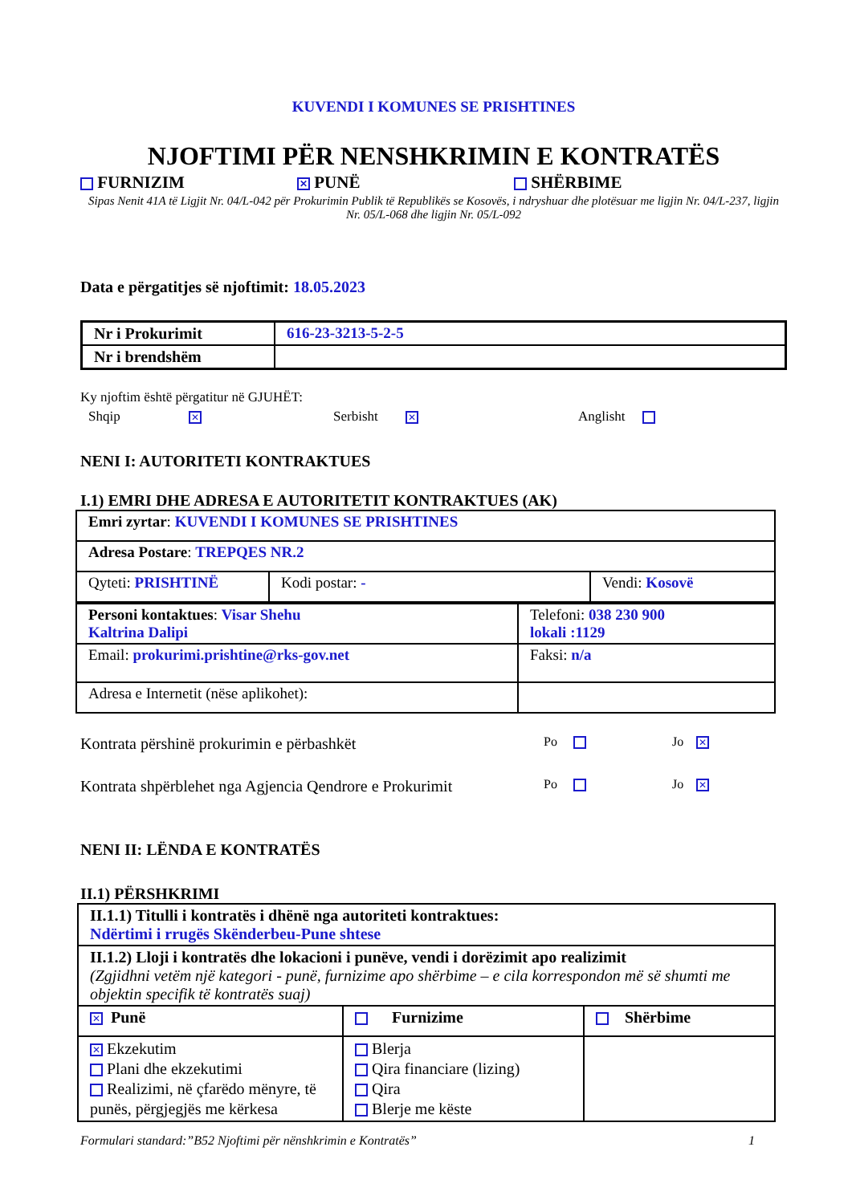KUVENDI I KOMUNES SE PRISHTINES
NJOFTIMI PËR NENSHKRIMIN E KONTRATËS
FURNIZIM ✕ PUNË SHËRBIME
Sipas Nenit 41A të Ligjit Nr. 04/L-042 për Prokurimin Publik të Republikës se Kosovës, i ndryshuar dhe plotësuar me ligjin Nr. 04/L-237, ligjin Nr. 05/L-068 dhe ligjin Nr. 05/L-092
Data e përgatitjes së njoftimit: 18.05.2023
| Nr i Prokurimit | 616-23-3213-5-2-5 |
| Nr i brendshëm | |
Ky njoftim është përgatitur në GJUHËT:
Shqip ✕ Serbisht ✕ Anglisht
NENI I: AUTORITETI KONTRAKTUES
I.1) EMRI DHE ADRESA E AUTORITETIT KONTRAKTUES (AK)
| Emri zyrtar : KUVENDI I KOMUNES SE PRISHTINES | | |
| Adresa Postare : TREPQES NR.2 | | |
| Qyteti: PRISHTINË | Kodi postar: - | Vendi: Kosovë |
| Personi kontaktues : Visar Shehu Kaltrina Dalipi | Telefoni: 038 230 900 lokali :1129 |
| Email: prokurimi.prishtine@rks-gov.net | Faksi: n/a |
| Adresa e Internetit (nëse aplikohet): | |
Kontrata përshinë prokurimin e përbashkët Po Jo ✕
Kontrata shpërblehet nga Agjencia Qendrore e Prokurimit Po Jo ✕
NENI II: LËNDA E KONTRATËS
II.1) PËRSHKRIMI
| II.1.1) Titulli i kontratës i dhënë nga autoriteti kontraktues: Ndërtimi i rrugës Skënderbeu-Pune shtese | | |
| II.1.2) Lloji i kontratës dhe lokacioni i punëve, vendi i dorëzimit apo realizimit (Zgjidhni vetëm një kategori - punë, furnizime apo shërbime – e cila korrespondon më së shumti me objektin specifik të kontratës suaj) | | |
| ✕ Punë | Furnizime | Shërbime |
| ✕ Ekzekutim Plani dhe ekzekutimi Realizimi, në çfarëdo mënyre, të punës, përgjegjës me kërkesa | Blerja Qira financiare (lizing) Qira Blerje me këste | |
Formulari standard:”B52 Njoftimi për nënshkrimin e Kontratës” 1